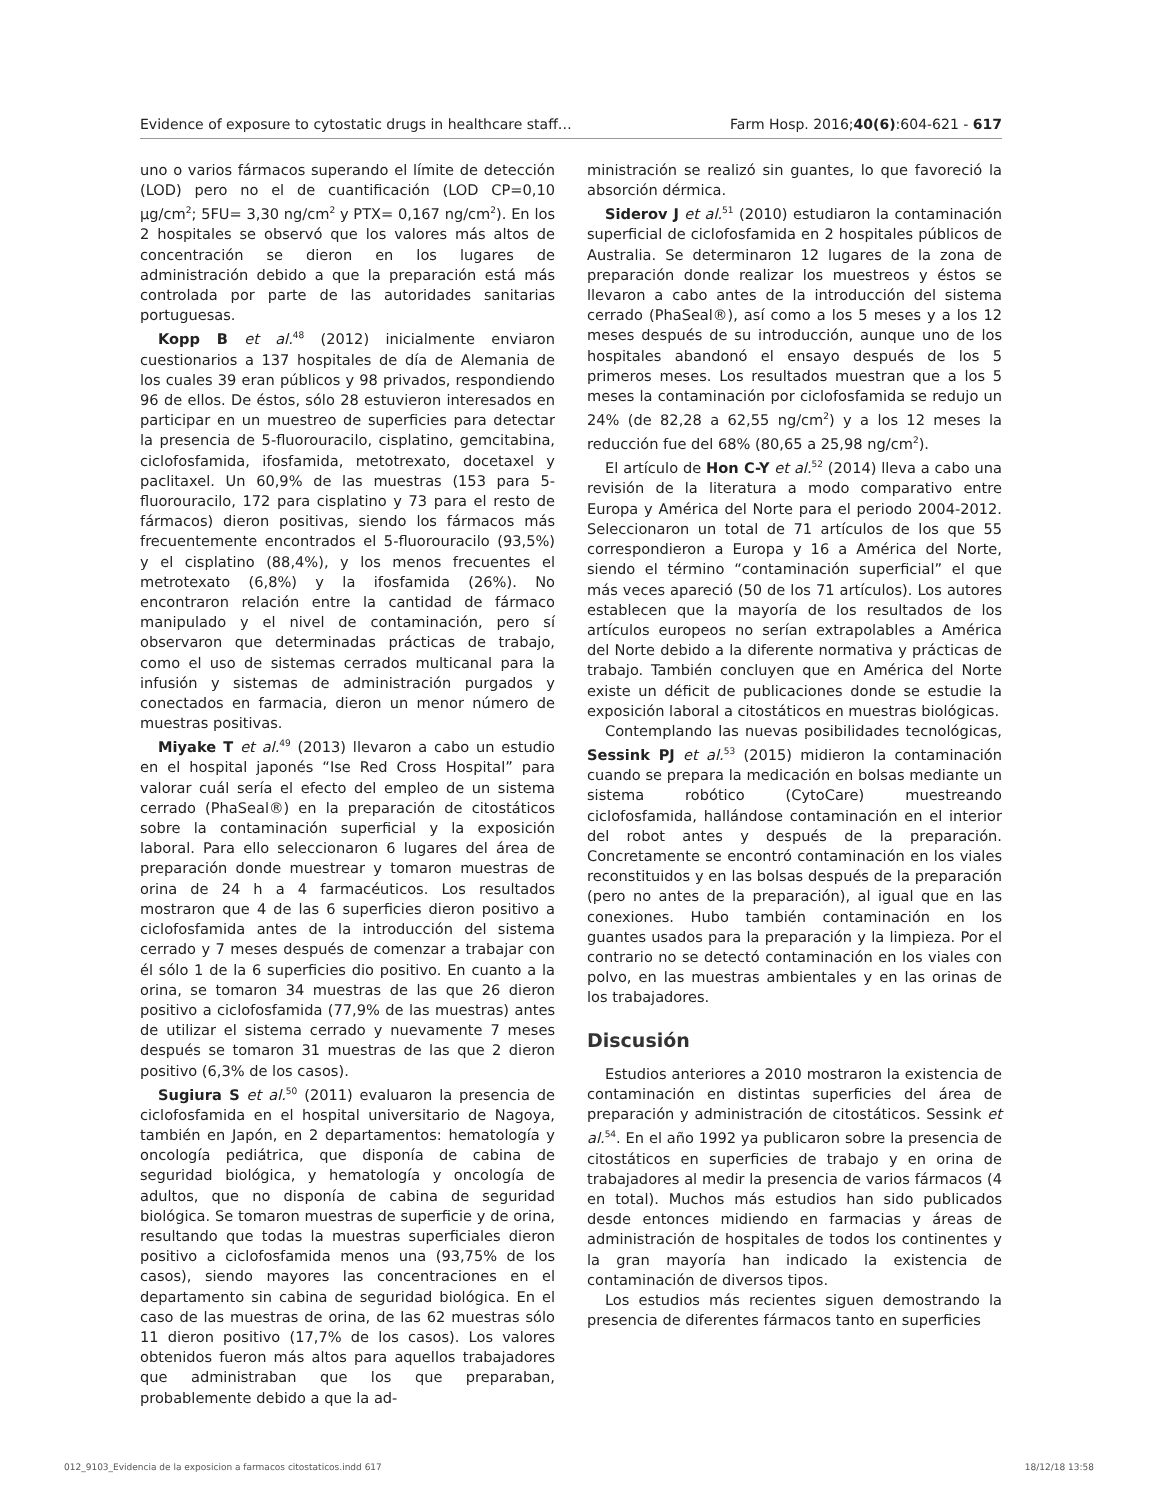Evidence of exposure to cytostatic drugs in healthcare staff… Farm Hosp. 2016;40(6):604-621 - 617
uno o varios fármacos superando el límite de detección (LOD) pero no el de cuantificación (LOD CP=0,10 µg/cm<sup>2</sup>; 5FU= 3,30 ng/cm<sup>2</sup> y PTX= 0,167 ng/cm<sup>2</sup>). En los 2 hospitales se observó que los valores más altos de concentración se dieron en los lugares de administración debido a que la preparación está más controlada por parte de las autoridades sanitarias portuguesas.
Kopp B et al.<sup>48</sup> (2012) inicialmente enviaron cuestionarios a 137 hospitales de día de Alemania de los cuales 39 eran públicos y 98 privados, respondiendo 96 de ellos. De éstos, sólo 28 estuvieron interesados en participar en un muestreo de superficies para detectar la presencia de 5-fluorouracilo, cisplatino, gemcitabina, ciclofosfamida, ifosfamida, metotrexato, docetaxel y paclitaxel. Un 60,9% de las muestras (153 para 5-fluorouracilo, 172 para cisplatino y 73 para el resto de fármacos) dieron positivas, siendo los fármacos más frecuentemente encontrados el 5-fluorouracilo (93,5%) y el cisplatino (88,4%), y los menos frecuentes el metrotexato (6,8%) y la ifosfamida (26%). No encontraron relación entre la cantidad de fármaco manipulado y el nivel de contaminación, pero sí observaron que determinadas prácticas de trabajo, como el uso de sistemas cerrados multicanal para la infusión y sistemas de administración purgados y conectados en farmacia, dieron un menor número de muestras positivas.
Miyake T et al.<sup>49</sup> (2013) llevaron a cabo un estudio en el hospital japonés “Ise Red Cross Hospital” para valorar cuál sería el efecto del empleo de un sistema cerrado (PhaSeal®) en la preparación de citostáticos sobre la contaminación superficial y la exposición laboral. Para ello seleccionaron 6 lugares del área de preparación donde muestrear y tomaron muestras de orina de 24 h a 4 farmacéuticos. Los resultados mostraron que 4 de las 6 superficies dieron positivo a ciclofosfamida antes de la introducción del sistema cerrado y 7 meses después de comenzar a trabajar con él sólo 1 de la 6 superficies dio positivo. En cuanto a la orina, se tomaron 34 muestras de las que 26 dieron positivo a ciclofosfamida (77,9% de las muestras) antes de utilizar el sistema cerrado y nuevamente 7 meses después se tomaron 31 muestras de las que 2 dieron positivo (6,3% de los casos).
Sugiura S et al.<sup>50</sup> (2011) evaluaron la presencia de ciclofosfamida en el hospital universitario de Nagoya, también en Japón, en 2 departamentos: hematología y oncología pediátrica, que disponía de cabina de seguridad biológica, y hematología y oncología de adultos, que no disponía de cabina de seguridad biológica. Se tomaron muestras de superficie y de orina, resultando que todas la muestras superficiales dieron positivo a ciclofosfamida menos una (93,75% de los casos), siendo mayores las concentraciones en el departamento sin cabina de seguridad biológica. En el caso de las muestras de orina, de las 62 muestras sólo 11 dieron positivo (17,7% de los casos). Los valores obtenidos fueron más altos para aquellos trabajadores que administraban que los que preparaban, probablemente debido a que la ad-
ministración se realizó sin guantes, lo que favoreció la absorción dérmica.
Siderov J et al.<sup>51</sup> (2010) estudiaron la contaminación superficial de ciclofosfamida en 2 hospitales públicos de Australia. Se determinaron 12 lugares de la zona de preparación donde realizar los muestreos y éstos se llevaron a cabo antes de la introducción del sistema cerrado (PhaSeal®), así como a los 5 meses y a los 12 meses después de su introducción, aunque uno de los hospitales abandonó el ensayo después de los 5 primeros meses. Los resultados muestran que a los 5 meses la contaminación por ciclofosfamida se redujo un 24% (de 82,28 a 62,55 ng/cm<sup>2</sup>) y a los 12 meses la reducción fue del 68% (80,65 a 25,98 ng/cm<sup>2</sup>).
El artículo de Hon C-Y et al.<sup>52</sup> (2014) lleva a cabo una revisión de la literatura a modo comparativo entre Europa y América del Norte para el periodo 2004-2012. Seleccionaron un total de 71 artículos de los que 55 correspondieron a Europa y 16 a América del Norte, siendo el término “contaminación superficial” el que más veces apareció (50 de los 71 artículos). Los autores establecen que la mayoría de los resultados de los artículos europeos no serían extrapolables a América del Norte debido a la diferente normativa y prácticas de trabajo. También concluyen que en América del Norte existe un déficit de publicaciones donde se estudie la exposición laboral a citostáticos en muestras biológicas.
Contemplando las nuevas posibilidades tecnológicas, Sessink PJ et al.<sup>53</sup> (2015) midieron la contaminación cuando se prepara la medicación en bolsas mediante un sistema robótico (CytoCare) muestreando ciclofosfamida, hallándose contaminación en el interior del robot antes y después de la preparación. Concretamente se encontró contaminación en los viales reconstituidos y en las bolsas después de la preparación (pero no antes de la preparación), al igual que en las conexiones. Hubo también contaminación en los guantes usados para la preparación y la limpieza. Por el contrario no se detectó contaminación en los viales con polvo, en las muestras ambientales y en las orinas de los trabajadores.
Discusión
Estudios anteriores a 2010 mostraron la existencia de contaminación en distintas superficies del área de preparación y administración de citostáticos. Sessink et al.<sup>54</sup>. En el año 1992 ya publicaron sobre la presencia de citostáticos en superficies de trabajo y en orina de trabajadores al medir la presencia de varios fármacos (4 en total). Muchos más estudios han sido publicados desde entonces midiendo en farmacias y áreas de administración de hospitales de todos los continentes y la gran mayoría han indicado la existencia de contaminación de diversos tipos.
Los estudios más recientes siguen demostrando la presencia de diferentes fármacos tanto en superficies
012_9103_Evidencia de la exposicion a farmacos citostaticos.indd 617 18/12/18 13:58